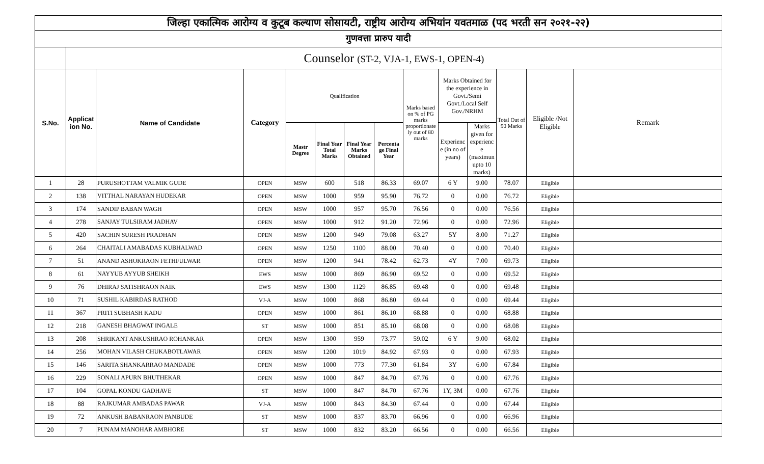| जिल्हा एकात्मिक आरोग्य व कुटूब कल्याण सोसायटी, राष्ट्रीय आरोग्य अभियांन यवतमाळ (पद भरती सन २०२१-२२) | | | | | | | | | | | | | |
| गुणवत्ता प्रारुप यादी | | | | | | | | | | | | | |
| | Counselor (ST-2, VJA-1, EWS-1, OPEN-4) | | | | | | | | | | | | |
| S.No. | Applicat ion No. | Name of Candidate | Category | Qualification | | | | Marks based on % of PG marks proportionate ly out of 80 marks | Marks Obtained for the experience in Govt./Semi Govt./Local Self Gov./NRHM | | Total Out of 90 Marks | Eligible /Not Eligible | Remark |
| | | | | Mastr Degree | Final Year Total Marks | Final Year Marks Obtained | Percenta ge Final Year | | Experienc e (in no of years) | Marks given for experienc e (maximun upto 10 marks) | | | |
| 1 | 28 | PURUSHOTTAM VALMIK GUDE | OPEN | MSW | 600 | 518 | 86.33 | 69.07 | 6 Y | 9.00 | 78.07 | Eligible | |
| 2 | 138 | VITTHAL NARAYAN HUDEKAR | OPEN | MSW | 1000 | 959 | 95.90 | 76.72 | 0 | 0.00 | 76.72 | Eligible | |
| 3 | 174 | SANDIP BABAN WAGH | OPEN | MSW | 1000 | 957 | 95.70 | 76.56 | 0 | 0.00 | 76.56 | Eligible | |
| 4 | 278 | SANJAY TULSIRAM JADHAV | OPEN | MSW | 1000 | 912 | 91.20 | 72.96 | 0 | 0.00 | 72.96 | Eligible | |
| 5 | 420 | SACHIN SURESH PRADHAN | OPEN | MSW | 1200 | 949 | 79.08 | 63.27 | 5Y | 8.00 | 71.27 | Eligible | |
| 6 | 264 | CHAITALI AMABADAS KUBHALWAD | OPEN | MSW | 1250 | 1100 | 88.00 | 70.40 | 0 | 0.00 | 70.40 | Eligible | |
| 7 | 51 | ANAND ASHOKRAON FETHFULWAR | OPEN | MSW | 1200 | 941 | 78.42 | 62.73 | 4Y | 7.00 | 69.73 | Eligible | |
| 8 | 61 | NAYYUB AYYUB SHEIKH | EWS | MSW | 1000 | 869 | 86.90 | 69.52 | 0 | 0.00 | 69.52 | Eligible | |
| 9 | 76 | DHIRAJ SATISHRAON NAIK | EWS | MSW | 1300 | 1129 | 86.85 | 69.48 | 0 | 0.00 | 69.48 | Eligible | |
| 10 | 71 | SUSHIL KABIRDAS RATHOD | VJ-A | MSW | 1000 | 868 | 86.80 | 69.44 | 0 | 0.00 | 69.44 | Eligible | |
| 11 | 367 | PRITI SUBHASH KADU | OPEN | MSW | 1000 | 861 | 86.10 | 68.88 | 0 | 0.00 | 68.88 | Eligible | |
| 12 | 218 | GANESH BHAGWAT INGALE | ST | MSW | 1000 | 851 | 85.10 | 68.08 | 0 | 0.00 | 68.08 | Eligible | |
| 13 | 208 | SHRIKANT ANKUSHRAO ROHANKAR | OPEN | MSW | 1300 | 959 | 73.77 | 59.02 | 6 Y | 9.00 | 68.02 | Eligible | |
| 14 | 256 | MOHAN VILASH CHUKABOTLAWAR | OPEN | MSW | 1200 | 1019 | 84.92 | 67.93 | 0 | 0.00 | 67.93 | Eligible | |
| 15 | 146 | SARITA SHANKARRAO MANDADE | OPEN | MSW | 1000 | 773 | 77.30 | 61.84 | 3Y | 6.00 | 67.84 | Eligible | |
| 16 | 229 | SONALI APURN BHUTHEKAR | OPEN | MSW | 1000 | 847 | 84.70 | 67.76 | 0 | 0.00 | 67.76 | Eligible | |
| 17 | 104 | GOPAL KONDU GADHAVE | ST | MSW | 1000 | 847 | 84.70 | 67.76 | 1Y, 3M | 0.00 | 67.76 | Eligible | |
| 18 | 88 | RAJKUMAR AMBADAS PAWAR | VJ-A | MSW | 1000 | 843 | 84.30 | 67.44 | 0 | 0.00 | 67.44 | Eligible | |
| 19 | 72 | ANKUSH BABANRAON PANBUDE | ST | MSW | 1000 | 837 | 83.70 | 66.96 | 0 | 0.00 | 66.96 | Eligible | |
| 20 | 7 | PUNAM MANOHAR AMBHORE | ST | MSW | 1000 | 832 | 83.20 | 66.56 | 0 | 0.00 | 66.56 | Eligible | |